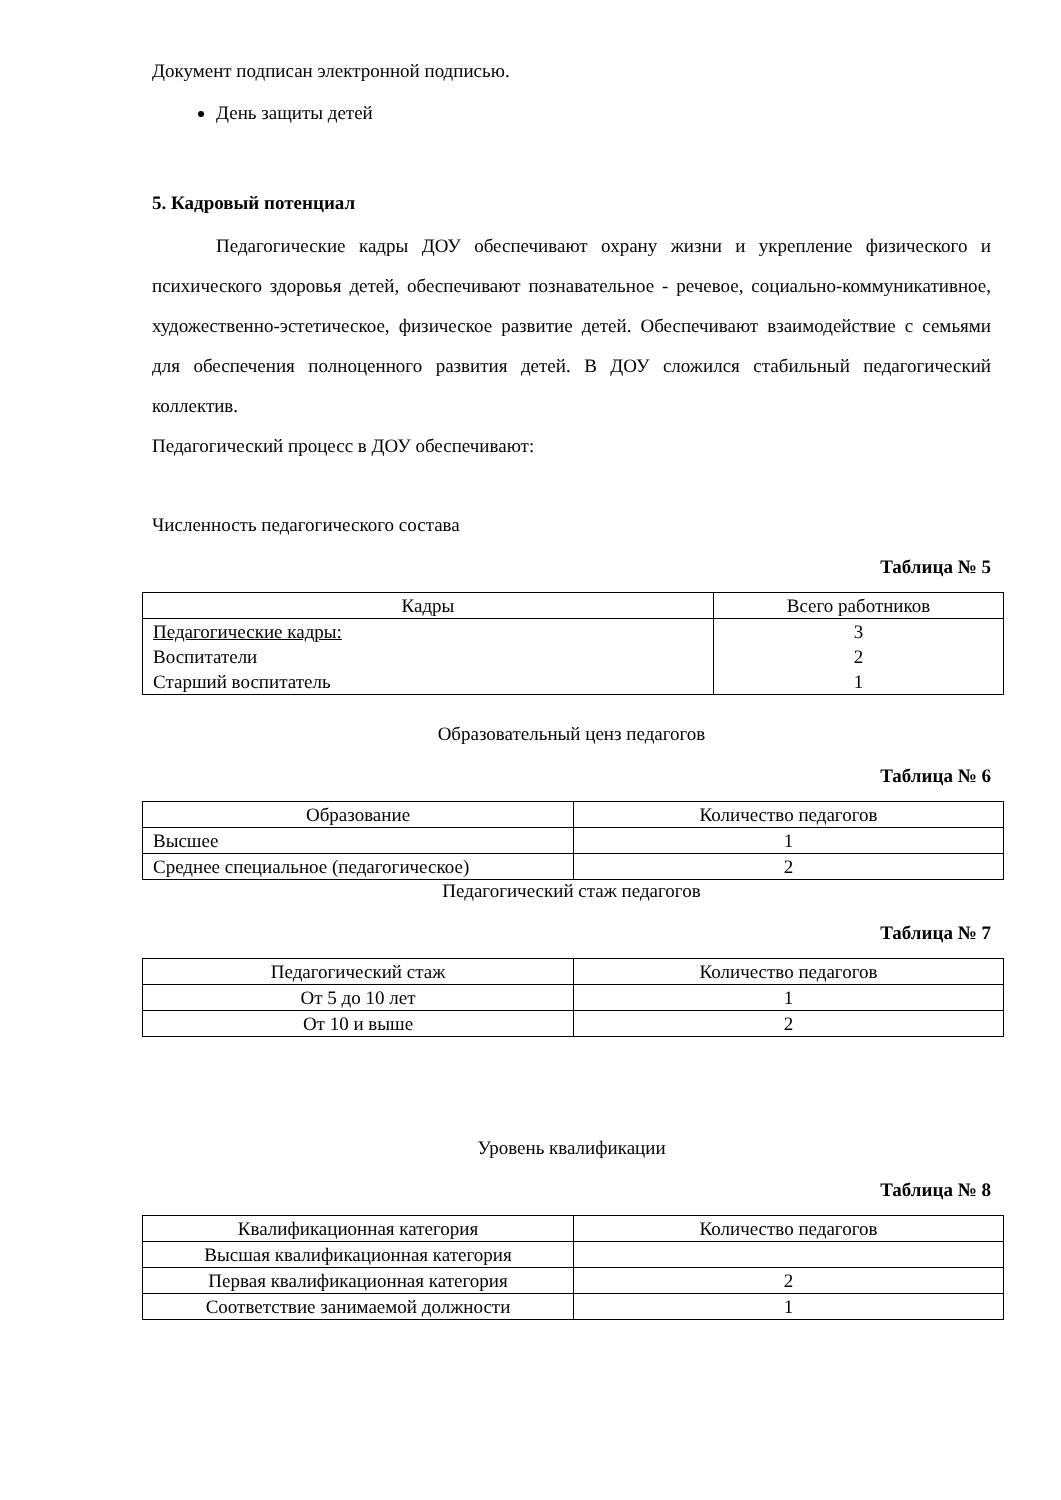Документ подписан электронной подписью.
День защиты детей
5. Кадровый потенциал
Педагогические кадры ДОУ обеспечивают охрану жизни и укрепление физического и психического здоровья детей, обеспечивают познавательное - речевое, социально-коммуникативное, художественно-эстетическое, физическое развитие детей. Обеспечивают взаимодействие с семьями для обеспечения полноценного развития детей. В ДОУ сложился стабильный педагогический коллектив.
Педагогический процесс в ДОУ обеспечивают:
Численность педагогического состава
Таблица № 5
| Кадры | Всего работников |
| --- | --- |
| Педагогические кадры: | 3 |
| Воспитатели | 2 |
| Старший воспитатель | 1 |
Образовательный ценз педагогов
Таблица № 6
| Образование | Количество педагогов |
| --- | --- |
| Высшее | 1 |
| Среднее специальное (педагогическое) | 2 |
Педагогический стаж педагогов
Таблица № 7
| Педагогический стаж | Количество педагогов |
| --- | --- |
| От 5 до 10 лет | 1 |
| От 10 и выше | 2 |
Уровень квалификации
Таблица № 8
| Квалификационная категория | Количество педагогов |
| --- | --- |
| Высшая квалификационная категория | |
| Первая квалификационная категория | 2 |
| Соответствие занимаемой должности | 1 |